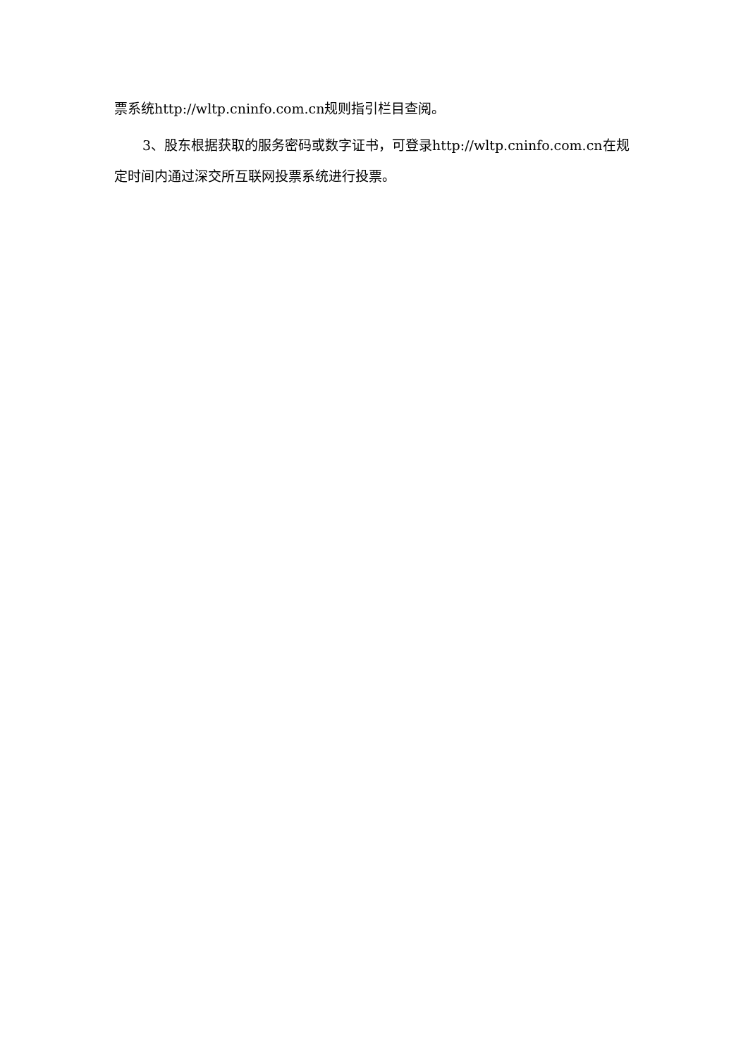票系统http://wltp.cninfo.com.cn规则指引栏目查阅。
3、股东根据获取的服务密码或数字证书，可登录http://wltp.cninfo.com.cn在规定时间内通过深交所互联网投票系统进行投票。